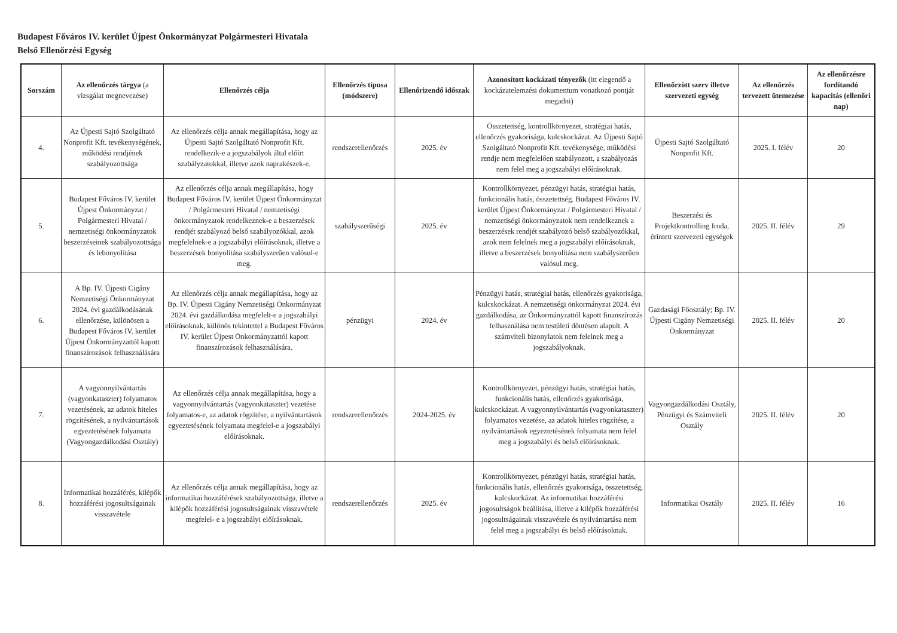Budapest Főváros IV. kerület Újpest Önkormányzat Polgármesteri Hivatala
Belső Ellenőrzési Egység
| Sorszám | Az ellenőrzés tárgya (a vizsgálat megnevezése) | Ellenőrzés célja | Ellenőrzés típusa (módszere) | Ellenőrizendő időszak | Azonosított kockázati tényezők (itt elegendő a kockázatelemzési dokumentum vonatkozó pontját megadni) | Ellenőrzött szerv illetve szervezeti egység | Az ellenőrzés tervezett ütemezése | Az ellenőrzésre fordítandó kapacitás (ellenőri nap) |
| --- | --- | --- | --- | --- | --- | --- | --- | --- |
| 4. | Az Újpesti Sajtó Szolgáltató Nonprofit Kft. tevékenységének, működési rendjének szabályozottsága | Az ellenőrzés célja annak megállapítása, hogy az Újpesti Sajtó Szolgáltató Nonprofit Kft. rendelkezik-e a jogszabályok által előírt szabályzatokkal, illetve azok naprakészek-e. | rendszerellenőrzés | 2025. év | Összetettség, kontrollkörnyezet, stratégiai hatás, ellenőrzés gyakorisága, kulcskockázat. Az Újpesti Sajtó Szolgáltató Nonprofit Kft. tevékenysége, működési rendje nem megfelelően szabályozott, a szabályozás nem felel meg a jogszabályi előírásoknak. | Újpesti Sajtó Szolgáltató Nonprofit Kft. | 2025. I. félév | 20 |
| 5. | Budapest Főváros IV. kerület Újpest Önkormányzat / Polgármesteri Hivatal / nemzetiségi önkormányzatok beszerzéseinek szabályozottsága és lebonyolítása | Az ellenőrzés célja annak megállapítása, hogy Budapest Főváros IV. kerület Újpest Önkormányzat / Polgármesteri Hivatal / nemzetiségi önkormányzatok rendelkeznek-e a beszerzések rendjét szabályozó belső szabályozókkal, azok megfelelnek-e a jogszabályi előírásoknak, illetve a beszerzések bonyolítása szabályszerűen valósul-e meg. | szabályszerűségi | 2025. év | Kontrollkörnyezet, pénzügyi hatás, stratégiai hatás, funkcionális hatás, összetettség. Budapest Főváros IV. kerület Újpest Önkormányzat / Polgármesteri Hivatal / nemzetiségi önkormányzatok nem rendelkeznek a beszerzések rendjét szabályozó belső szabályozókkal, azok nem felelnek meg a jogszabályi előírásoknak, illetve a beszerzések bonyolítása nem szabályszerűen valósul meg. | Beszerzési és Projektkontrolling Iroda, érintett szervezeti egységek | 2025. II. félév | 29 |
| 6. | A Bp. IV. Újpesti Cigány Nemzetiségi Önkormányzat 2024. évi gazdálkodásának ellenőrzése, különösen a Budapest Főváros IV. kerület Újpest Önkormányzattól kapott finanszírozások felhasználására | Az ellenőrzés célja annak megállapítása, hogy az Bp. IV. Újpesti Cigány Nemzetiségi Önkormányzat 2024. évi gazdálkodása megfelelt-e a jogszabályi előírásoknak, különös tekintettel a Budapest Főváros IV. kerület Újpest Önkormányzattól kapott finanszírozások felhasználására. | pénzügyi | 2024. év | Pénzügyi hatás, stratégiai hatás, ellenőrzés gyakorisága, kulcskockázat. A nemzetiségi önkormányzat 2024. évi gazdálkodása, az Önkormányzattól kapott finanszírozás felhasználása nem testületi döntésen alapult. A számviteli bizonylatok nem felelnek meg a jogszabályoknak. | Gazdasági Főosztály; Bp. IV. Újpesti Cigány Nemzetiségi Önkormányzat | 2025. II. félév | 20 |
| 7. | A vagyonnyilvántartás (vagyonkataszter) folyamatos vezetésének, az adatok hiteles rögzítésének, a nyilvántartások egyeztetésének folyamata (Vagyongazdálkodási Osztály) | Az ellenőrzés célja annak megállapítása, hogy a vagyonnyilvántartás (vagyonkataszter) vezetése folyamatos-e, az adatok rögzítése, a nyilvántartások egyeztetésének folyamata megfelel-e a jogszabályi előírásoknak. | rendszerellenőrzés | 2024-2025. év | Kontrollkörnyezet, pénzügyi hatás, stratégiai hatás, funkcionális hatás, ellenőrzés gyakorisága, kulcskockázat. A vagyonnyilvántartás (vagyonkataszter) folyamatos vezetése, az adatok hiteles rögzítése, a nyilvántartások egyeztetésének folyamata nem felel meg a jogszabályi és belső előírásoknak. | Vagyongazdálkodási Osztály, Pénzügyi és Számviteli Osztály | 2025. II. félév | 20 |
| 8. | Informatikai hozzáférés, kilépők hozzáférési jogosultságainak visszavétele | Az ellenőrzés célja annak megállapítása, hogy az informatikai hozzáférések szabályozottsága, illetve a kilépők hozzáférési jogosultságainak visszavétele megfelel- e a jogszabályi előírásoknak. | rendszerellenőrzés | 2025. év | Kontrollkörnyezet, pénzügyi hatás, stratégiai hatás, funkcionális hatás, ellenőrzés gyakorisága, összetettség, kulcskockázat. Az informatikai hozzáférési jogosultságok beállítása, illetve a kilépők hozzáférési jogosultságainak visszavétele és nyilvántartása nem felel meg a jogszabályi és belső előírásoknak. | Informatikai Osztály | 2025. II. félév | 16 |